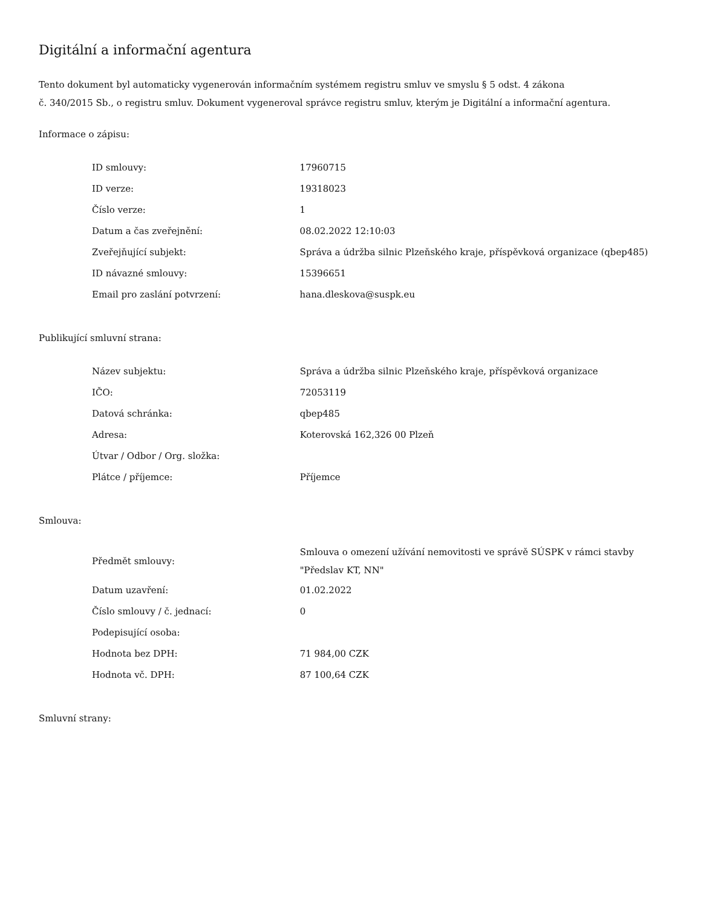Digitální a informační agentura
Tento dokument byl automaticky vygenerován informačním systémem registru smluv ve smyslu § 5 odst. 4 zákona
č. 340/2015 Sb., o registru smluv. Dokument vygeneroval správce registru smluv, kterým je Digitální a informační agentura.
Informace o zápisu:
| ID smlouvy: | 17960715 |
| ID verze: | 19318023 |
| Číslo verze: | 1 |
| Datum a čas zveřejnění: | 08.02.2022 12:10:03 |
| Zveřejňující subjekt: | Správa a údržba silnic Plzeňského kraje, příspěvková organizace (qbep485) |
| ID návazné smlouvy: | 15396651 |
| Email pro zaslání potvrzení: | hana.dleskova@suspk.eu |
Publikující smluvní strana:
| Název subjektu: | Správa a údržba silnic Plzeňského kraje, příspěvková organizace |
| IČO: | 72053119 |
| Datová schránka: | qbep485 |
| Adresa: | Koterovská 162,326 00 Plzeň |
| Útvar / Odbor / Org. složka: | |
| Plátce / příjemce: | Příjemce |
Smlouva:
| Předmět smlouvy: | Smlouva o omezení užívání nemovitosti ve správě SÚSPK v rámci stavby "Předslav KT, NN" |
| Datum uzavření: | 01.02.2022 |
| Číslo smlouvy / č. jednací: | 0 |
| Podepisující osoba: | |
| Hodnota bez DPH: | 71 984,00 CZK |
| Hodnota vč. DPH: | 87 100,64 CZK |
Smluvní strany: